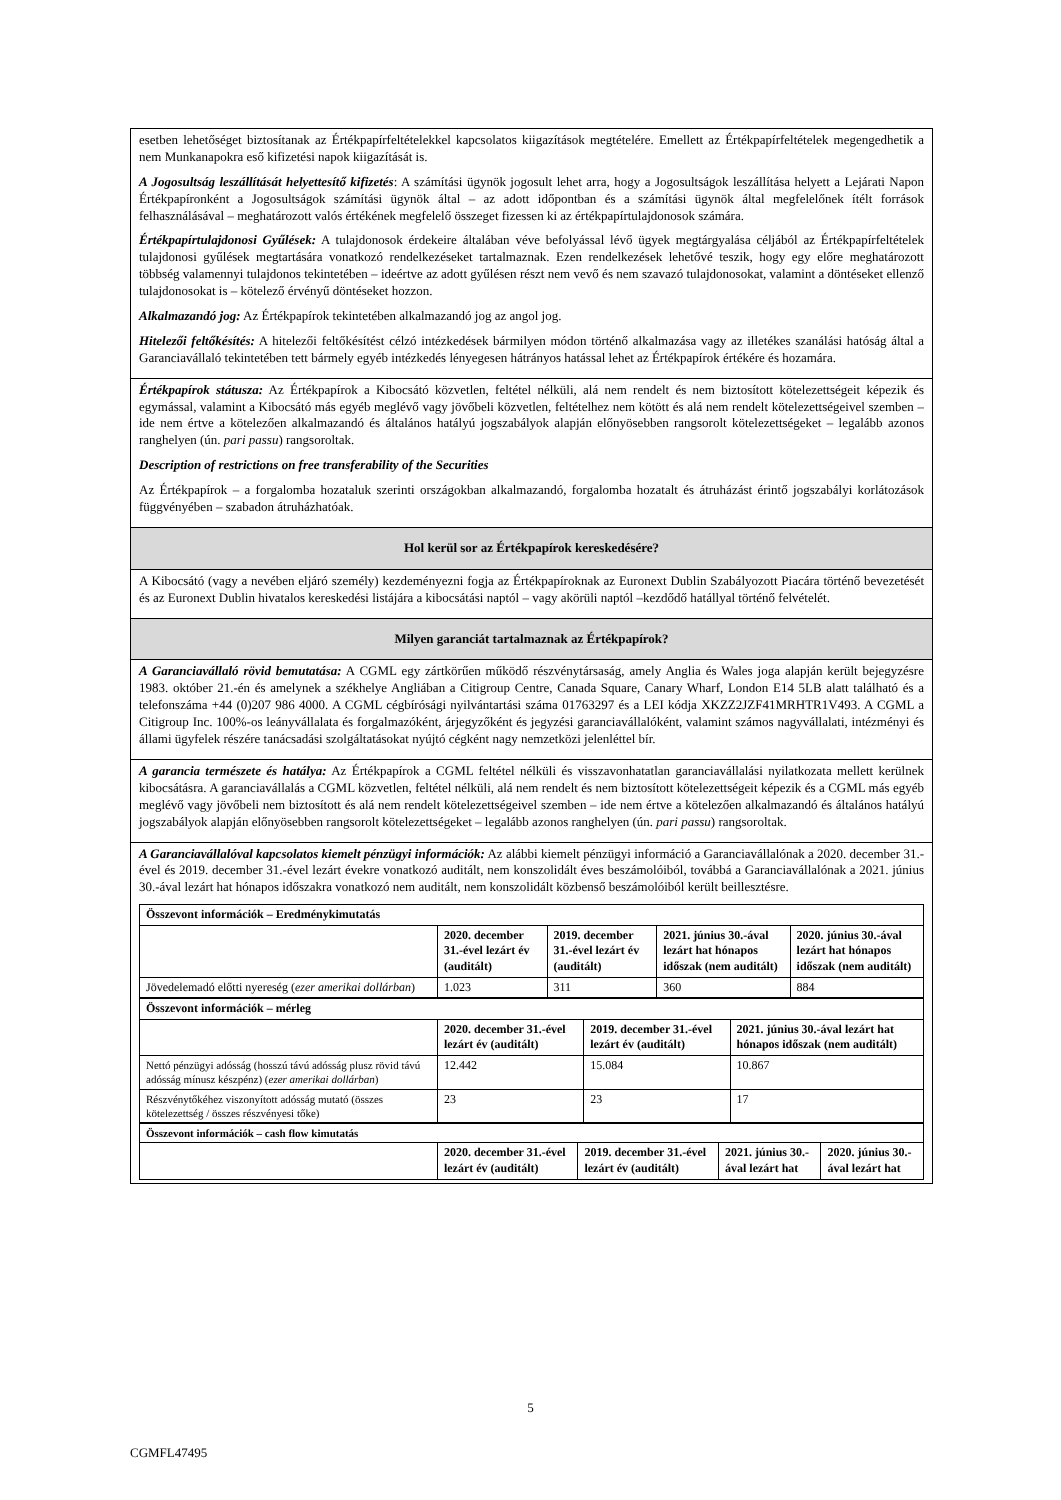esetben lehetőséget biztosítanak az Értékpapírfeltételekkel kapcsolatos kiigazítások megtételére. Emellett az Értékpapírfeltételek megengedhetik a nem Munkanapokra eső kifizetési napok kiigazítását is.
A Jogosultság leszállítását helyettesítő kifizetés: A számítási ügynök jogosult lehet arra, hogy a Jogosultságok leszállítása helyett a Lejárati Napon Értékpapíronként a Jogosultságok számítási ügynök által – az adott időpontban és a számítási ügynök által megfelelőnek ítélt források felhasználásával – meghatározott valós értékének megfelelő összeget fizessen ki az értékpapírtulajdonosok számára.
Értékpapírtulajdonosi Gyűlések: A tulajdonosok érdekeire általában véve befolyással lévő ügyek megtárgyalása céljából az Értékpapírfeltételek tulajdonosi gyűlések megtartására vonatkozó rendelkezéseket tartalmaznak. Ezen rendelkezések lehetővé teszik, hogy egy előre meghatározott többség valamennyi tulajdonos tekintetében – ideértve az adott gyűlésen részt nem vevő és nem szavazó tulajdonosokat, valamint a döntéseket ellenző tulajdonosokat is – kötelező érvényű döntéseket hozzon.
Alkalmazandó jog: Az Értékpapírok tekintetében alkalmazandó jog az angol jog.
Hitelezői feltőkésítés: A hitelezői feltőkésítést célzó intézkedések bármilyen módon történő alkalmazása vagy az illetékes szanálási hatóság által a Garanciavállaló tekintetében tett bármely egyéb intézkedés lényegesen hátrányos hatással lehet az Értékpapírok értékére és hozamára.
Értékpapírok státusza: Az Értékpapírok a Kibocsátó közvetlen, feltétel nélküli, alá nem rendelt és nem biztosított kötelezettségeit képezik és egymással, valamint a Kibocsátó más egyéb meglévő vagy jövőbeli közvetlen, feltételhez nem kötött és alá nem rendelt kötelezettségeivel szemben – ide nem értve a kötelezően alkalmazandó és általános hatályú jogszabályok alapján előnyösebben rangsorolt kötelezettségeket – legalább azonos ranghelyen (ún. pari passu) rangsoroltak.
Description of restrictions on free transferability of the Securities
Az Értékpapírok – a forgalomba hozataluk szerinti országokban alkalmazandó, forgalomba hozatalt és átruházást érintő jogszabályi korlátozások függvényében – szabadon átruházhatóak.
Hol kerül sor az Értékpapírok kereskedésére?
A Kibocsátó (vagy a nevében eljáró személy) kezdeményezni fogja az Értékpapíroknak az Euronext Dublin Szabályozott Piacára történő bevezetését és az Euronext Dublin hivatalos kereskedési listájára a kibocsátási naptól – vagy akörüli naptól –kezdődő hatállyal történő felvételét.
Milyen garanciát tartalmaznak az Értékpapírok?
A Garanciavállaló rövid bemutatása: A CGML egy zártkörűen működő részvénytársaság, amely Anglia és Wales joga alapján került bejegyzésre 1983. október 21.-én és amelynek a székhelye Angliában a Citigroup Centre, Canada Square, Canary Wharf, London E14 5LB alatt található és a telefonszáma +44 (0)207 986 4000. A CGML cégbírósági nyilvántartási száma 01763297 és a LEI kódja XKZZ2JZF41MRHTR1V493. A CGML a Citigroup Inc. 100%-os leányvállalata és forgalmazóként, árjegyzőként és jegyzési garanciavállalóként, valamint számos nagyvállalati, intézményi és állami ügyfelek részére tanácsadási szolgáltatásokat nyújtó cégként nagy nemzetközi jelenléttel bír.
A garancia természete és hatálya: Az Értékpapírok a CGML feltétel nélküli és visszavonhatatlan garanciavállalási nyilatkozata mellett kerülnek kibocsátásra. A garanciavállalás a CGML közvetlen, feltétel nélküli, alá nem rendelt és nem biztosított kötelezettségeit képezik és a CGML más egyéb meglévő vagy jövőbeli nem biztosított és alá nem rendelt kötelezettségeivel szemben – ide nem értve a kötelezően alkalmazandó és általános hatályú jogszabályok alapján előnyösebben rangsorolt kötelezettségeket – legalább azonos ranghelyen (ún. pari passu) rangsoroltak.
A Garanciavállalóval kapcsolatos kiemelt pénzügyi információk: Az alábbi kiemelt pénzügyi információ a Garanciavállalónak a 2020. december 31.-ével és 2019. december 31.-ével lezárt évekre vonatkozó auditált, nem konszolidált éves beszámolóiból, továbbá a Garanciavállalónak a 2021. június 30.-ával lezárt hat hónapos időszakra vonatkozó nem auditált, nem konszolidált közbenső beszámolóiból került beillesztésre.
| Összevont információk – Eredménykimutatás | | | | |
| --- | --- | --- | --- | --- |
| | 2020. december 31.-ével lezárt év (auditált) | 2019. december 31.-ével lezárt év (auditált) | 2021. június 30.-ával lezárt hat hónapos időszak (nem auditált) | 2020. június 30.-ával lezárt hat hónapos időszak (nem auditált) |
| Jövedelemadó előtti nyereség ( ezer amerikai dollárban ) | 1.023 | 311 | 360 | 884 |
| Összevont információk – mérleg | | | |
| --- | --- | --- | --- |
| | 2020. december 31.-ével lezárt év (auditált) | 2019. december 31.-ével lezárt év (auditált) | 2021. június 30.-ával lezárt hat hónapos időszak (nem auditált) |
| Nettó pénzügyi adósság (hosszú távú adósság plusz rövid távú adósság mínusz készpénz) ( ezer amerikai dollárban ) | 12.442 | 15.084 | 10.867 |
| Részvénytőkéhez viszonyított adósság mutató (összes kötelezettség / összes részvényesi tőke) | 23 | 23 | 17 |
| Összevont információk – cash flow kimutatás | | | | |
| --- | --- | --- | --- | --- |
| | 2020. december 31.-ével lezárt év (auditált) | 2019. december 31.-ével lezárt év (auditált) | 2021. június 30.-ával lezárt hat | 2020. június 30.-ával lezárt hat |
5
CGMFL47495